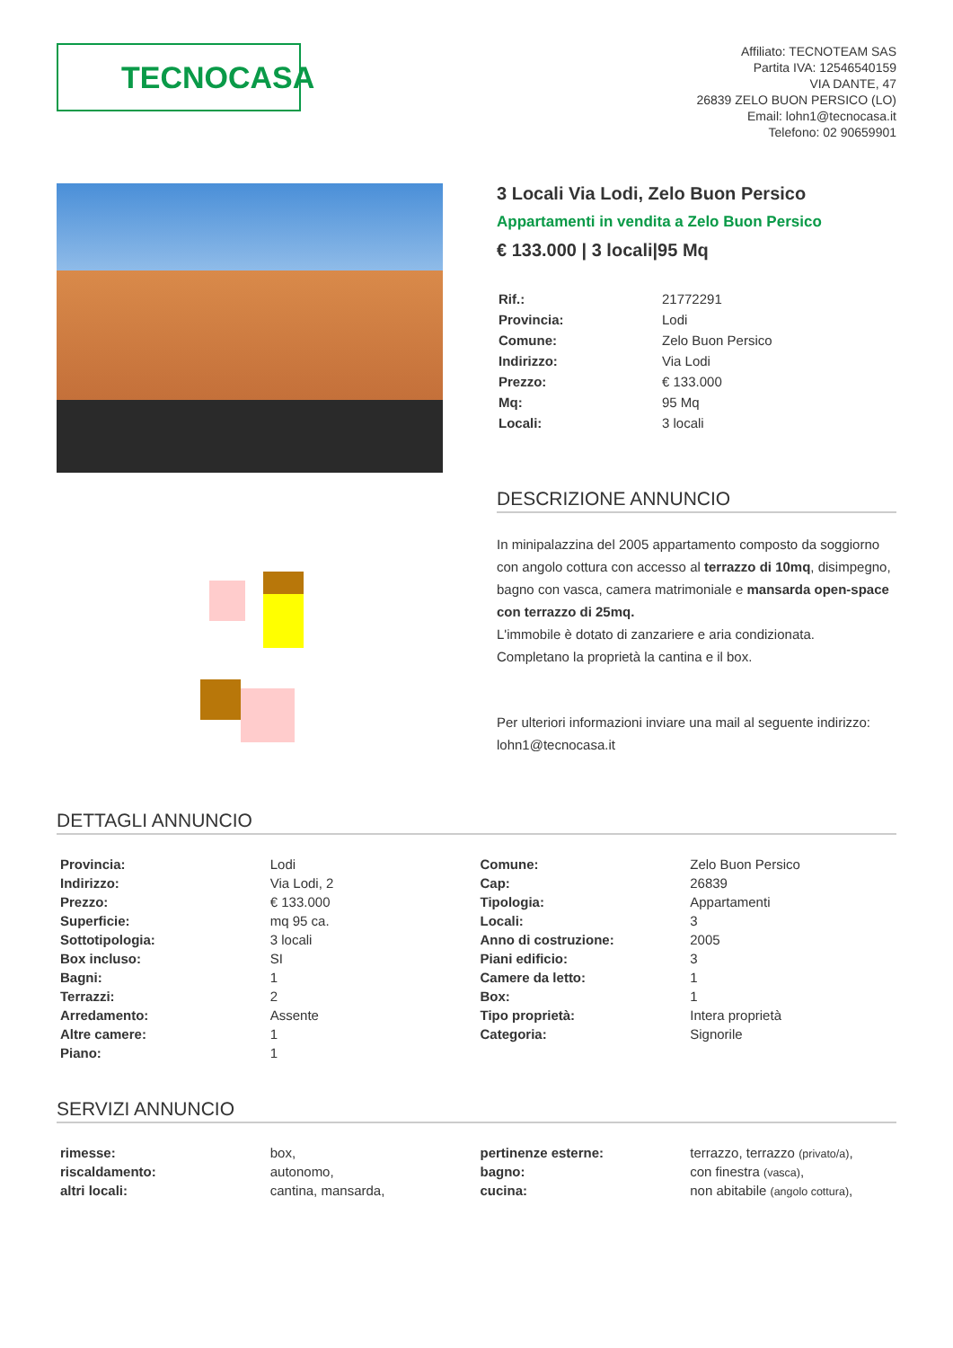TECNOCASA
Affiliato: TECNOTEAM SAS
Partita IVA: 12546540159
VIA DANTE, 47
26839 ZELO BUON PERSICO (LO)
Email: lohn1@tecnocasa.it
Telefono: 02 90659901
3 Locali Via Lodi, Zelo Buon Persico
Appartamenti in vendita a Zelo Buon Persico
€ 133.000 | 3 locali|95 Mq
| Rif.: | 21772291 |
| Provincia: | Lodi |
| Comune: | Zelo Buon Persico |
| Indirizzo: | Via Lodi |
| Prezzo: | € 133.000 |
| Mq: | 95 Mq |
| Locali: | 3 locali |
DESCRIZIONE ANNUNCIO
In minipalazzina del 2005 appartamento composto da soggiorno con angolo cottura con accesso al terrazzo di 10mq, disimpegno, bagno con vasca, camera matrimoniale e mansarda open-space con terrazzo di 25mq.
L'immobile è dotato di zanzariere e aria condizionata.
Completano la proprietà la cantina e il box.
Per ulteriori informazioni inviare una mail al seguente indirizzo: lohn1@tecnocasa.it
DETTAGLI ANNUNCIO
| Provincia: | Lodi | Comune: | Zelo Buon Persico |
| Indirizzo: | Via Lodi, 2 | Cap: | 26839 |
| Prezzo: | € 133.000 | Tipologia: | Appartamenti |
| Superficie: | mq 95 ca. | Locali: | 3 |
| Sottotipologia: | 3 locali | Anno di costruzione: | 2005 |
| Box incluso: | SI | Piani edificio: | 3 |
| Bagni: | 1 | Camere da letto: | 1 |
| Terrazzi: | 2 | Box: | 1 |
| Arredamento: | Assente | Tipo proprietà: | Intera proprietà |
| Altre camere: | 1 | Categoria: | Signorile |
| Piano: | 1 | | |
SERVIZI ANNUNCIO
| rimesse: | box, | pertinenze esterne: | terrazzo, terrazzo (privato/a) , |
| riscaldamento: | autonomo, | bagno: | con finestra (vasca) , |
| altri locali: | cantina, mansarda, | cucina: | non abitabile (angolo cottura) , |